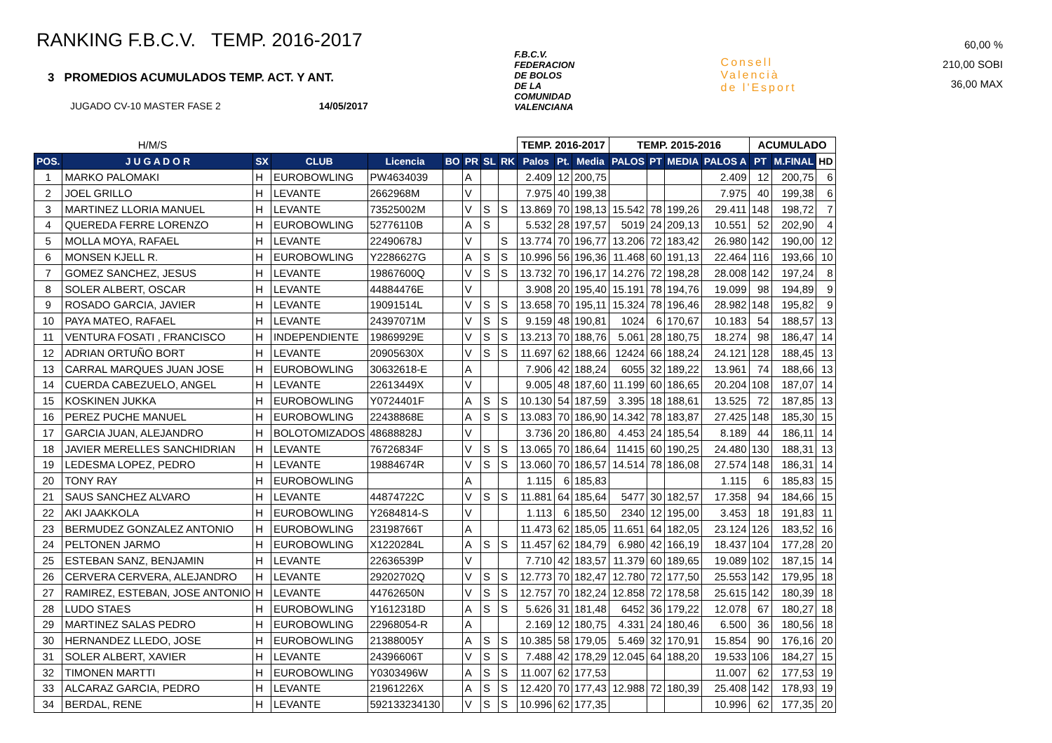RANKING F.B.C.V. TEMP. 2016-2017
3 PROMEDIOS ACUMULADOS TEMP. ACT. Y ANT.
JUGADO CV-10 MASTER FASE 2 14/05/2017
F.B.C.V.
FEDERACION
DE BOLOS
DE LA
COMUNIDAD
VALENCIANA
Consell
Valencià
de l'Esport
60,00 %
210,00 SOBI
36,00 MAX
| H/M/S | | | | | | | | | TEMP. 2016-2017 | | | TEMP. 2015-2016 | | | | ACUMULADO | | | |
| POS. | J U G A D O R | SX | CLUB | Licencia | BO | PR | SL | RK | Palos | Pt. | Media | PALOS | PT | MEDIA | PALOS A | PT | M.FINAL | HD | |
| 1 | MARKO PALOMAKI | H | EUROBOWLING | PW4634039 | | A | | | 2.409 | 12 | 200,75 | | | | 2.409 | 12 | 200,75 | 6 | |
| 2 | JOEL GRILLO | H | LEVANTE | 2662968M | | V | | | 7.975 | 40 | 199,38 | | | | 7.975 | 40 | 199,38 | 6 | |
| 3 | MARTINEZ LLORIA MANUEL | H | LEVANTE | 73525002M | | V | S | S | 13.869 | 70 | 198,13 | 15.542 | 78 | 199,26 | 29.411 | 148 | 198,72 | 7 | |
| 4 | QUEREDA FERRE LORENZO | H | EUROBOWLING | 52776110B | | A | S | | 5.532 | 28 | 197,57 | 5019 | 24 | 209,13 | 10.551 | 52 | 202,90 | 4 | |
| 5 | MOLLA MOYA, RAFAEL | H | LEVANTE | 22490678J | | V | | S | 13.774 | 70 | 196,77 | 13.206 | 72 | 183,42 | 26.980 | 142 | 190,00 | 12 | |
| 6 | MONSEN KJELL R. | H | EUROBOWLING | Y2286627G | | A | S | S | 10.996 | 56 | 196,36 | 11.468 | 60 | 191,13 | 22.464 | 116 | 193,66 | 10 | |
| 7 | GOMEZ SANCHEZ, JESUS | H | LEVANTE | 19867600Q | | V | S | S | 13.732 | 70 | 196,17 | 14.276 | 72 | 198,28 | 28.008 | 142 | 197,24 | 8 | |
| 8 | SOLER ALBERT, OSCAR | H | LEVANTE | 44884476E | | V | | | 3.908 | 20 | 195,40 | 15.191 | 78 | 194,76 | 19.099 | 98 | 194,89 | 9 | |
| 9 | ROSADO GARCIA, JAVIER | H | LEVANTE | 19091514L | | V | S | S | 13.658 | 70 | 195,11 | 15.324 | 78 | 196,46 | 28.982 | 148 | 195,82 | 9 | |
| 10 | PAYA MATEO, RAFAEL | H | LEVANTE | 24397071M | | V | S | S | 9.159 | 48 | 190,81 | 1024 | 6 | 170,67 | 10.183 | 54 | 188,57 | 13 | |
| 11 | VENTURA FOSATI , FRANCISCO | H | INDEPENDIENTE | 19869929E | | V | S | S | 13.213 | 70 | 188,76 | 5.061 | 28 | 180,75 | 18.274 | 98 | 186,47 | 14 | |
| 12 | ADRIAN ORTUÑO BORT | H | LEVANTE | 20905630X | | V | S | S | 11.697 | 62 | 188,66 | 12424 | 66 | 188,24 | 24.121 | 128 | 188,45 | 13 | |
| 13 | CARRAL MARQUES JUAN JOSE | H | EUROBOWLING | 30632618-E | | A | | | 7.906 | 42 | 188,24 | 6055 | 32 | 189,22 | 13.961 | 74 | 188,66 | 13 | |
| 14 | CUERDA CABEZUELO, ANGEL | H | LEVANTE | 22613449X | | V | | | 9.005 | 48 | 187,60 | 11.199 | 60 | 186,65 | 20.204 | 108 | 187,07 | 14 | |
| 15 | KOSKINEN JUKKA | H | EUROBOWLING | Y0724401F | | A | S | S | 10.130 | 54 | 187,59 | 3.395 | 18 | 188,61 | 13.525 | 72 | 187,85 | 13 | |
| 16 | PEREZ PUCHE MANUEL | H | EUROBOWLING | 22438868E | | A | S | S | 13.083 | 70 | 186,90 | 14.342 | 78 | 183,87 | 27.425 | 148 | 185,30 | 15 | |
| 17 | GARCIA JUAN, ALEJANDRO | H | BOLOTOMIZADOS | 48688828J | | V | | | 3.736 | 20 | 186,80 | 4.453 | 24 | 185,54 | 8.189 | 44 | 186,11 | 14 | |
| 18 | JAVIER MERELLES SANCHIDRIAN | H | LEVANTE | 76726834F | | V | S | S | 13.065 | 70 | 186,64 | 11415 | 60 | 190,25 | 24.480 | 130 | 188,31 | 13 | |
| 19 | LEDESMA LOPEZ, PEDRO | H | LEVANTE | 19884674R | | V | S | S | 13.060 | 70 | 186,57 | 14.514 | 78 | 186,08 | 27.574 | 148 | 186,31 | 14 | |
| 20 | TONY RAY | H | EUROBOWLING | | | A | | | 1.115 | 6 | 185,83 | | | | 1.115 | 6 | 185,83 | 15 | |
| 21 | SAUS SANCHEZ ALVARO | H | LEVANTE | 44874722C | | V | S | S | 11.881 | 64 | 185,64 | 5477 | 30 | 182,57 | 17.358 | 94 | 184,66 | 15 | |
| 22 | AKI JAAKKOLA | H | EUROBOWLING | Y2684814-S | | V | | | 1.113 | 6 | 185,50 | 2340 | 12 | 195,00 | 3.453 | 18 | 191,83 | 11 | |
| 23 | BERMUDEZ GONZALEZ ANTONIO | H | EUROBOWLING | 23198766T | | A | | | 11.473 | 62 | 185,05 | 11.651 | 64 | 182,05 | 23.124 | 126 | 183,52 | 16 | |
| 24 | PELTONEN JARMO | H | EUROBOWLING | X1220284L | | A | S | S | 11.457 | 62 | 184,79 | 6.980 | 42 | 166,19 | 18.437 | 104 | 177,28 | 20 | |
| 25 | ESTEBAN SANZ, BENJAMIN | H | LEVANTE | 22636539P | | V | | | 7.710 | 42 | 183,57 | 11.379 | 60 | 189,65 | 19.089 | 102 | 187,15 | 14 | |
| 26 | CERVERA CERVERA, ALEJANDRO | H | LEVANTE | 29202702Q | | V | S | S | 12.773 | 70 | 182,47 | 12.780 | 72 | 177,50 | 25.553 | 142 | 179,95 | 18 | |
| 27 | RAMIREZ, ESTEBAN, JOSE ANTONIO | H | LEVANTE | 44762650N | | V | S | S | 12.757 | 70 | 182,24 | 12.858 | 72 | 178,58 | 25.615 | 142 | 180,39 | 18 | |
| 28 | LUDO STAES | H | EUROBOWLING | Y1612318D | | A | S | S | 5.626 | 31 | 181,48 | 6452 | 36 | 179,22 | 12.078 | 67 | 180,27 | 18 | |
| 29 | MARTINEZ SALAS PEDRO | H | EUROBOWLING | 22968054-R | | A | | | 2.169 | 12 | 180,75 | 4.331 | 24 | 180,46 | 6.500 | 36 | 180,56 | 18 | |
| 30 | HERNANDEZ LLEDO, JOSE | H | EUROBOWLING | 21388005Y | | A | S | S | 10.385 | 58 | 179,05 | 5.469 | 32 | 170,91 | 15.854 | 90 | 176,16 | 20 | |
| 31 | SOLER ALBERT, XAVIER | H | LEVANTE | 24396606T | | V | S | S | 7.488 | 42 | 178,29 | 12.045 | 64 | 188,20 | 19.533 | 106 | 184,27 | 15 | |
| 32 | TIMONEN MARTTI | H | EUROBOWLING | Y0303496W | | A | S | S | 11.007 | 62 | 177,53 | | | | 11.007 | 62 | 177,53 | 19 | |
| 33 | ALCARAZ GARCIA, PEDRO | H | LEVANTE | 21961226X | | A | S | S | 12.420 | 70 | 177,43 | 12.988 | 72 | 180,39 | 25.408 | 142 | 178,93 | 19 | |
| 34 | BERDAL, RENE | H | LEVANTE | 592133234130 | | V | S | S | 10.996 | 62 | 177,35 | | | | 10.996 | 62 | 177,35 | 20 | |